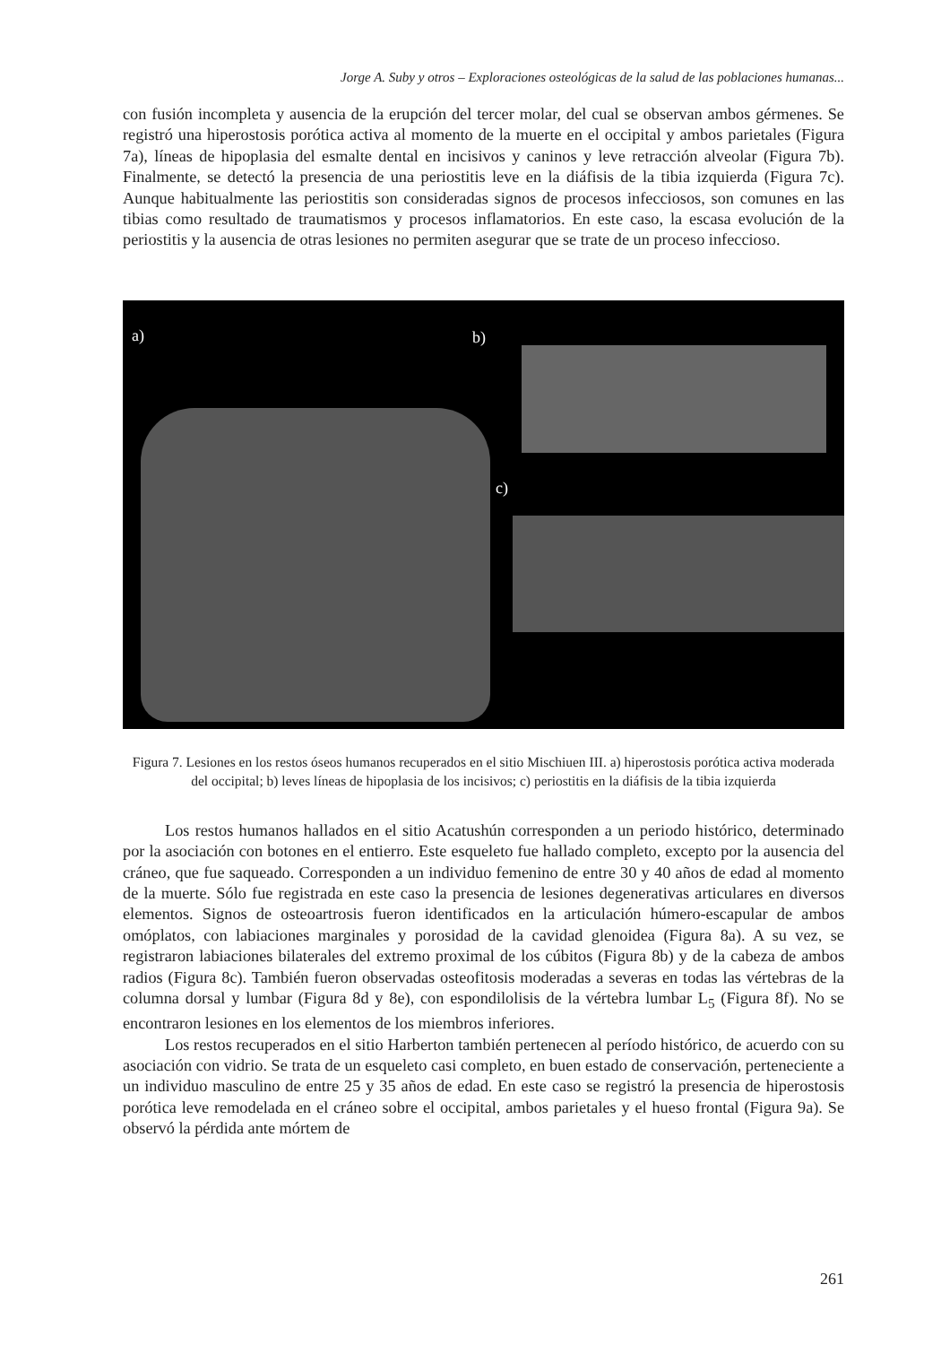Jorge A. Suby y otros – Exploraciones osteológicas de la salud de las poblaciones humanas...
con fusión incompleta y ausencia de la erupción del tercer molar, del cual se observan ambos gérmenes. Se registró una hiperostosis porótica activa al momento de la muerte en el occipital y ambos parietales (Figura 7a), líneas de hipoplasia del esmalte dental en incisivos y caninos y leve retracción alveolar (Figura 7b). Finalmente, se detectó la presencia de una periostitis leve en la diáfisis de la tibia izquierda (Figura 7c). Aunque habitualmente las periostitis son consideradas signos de procesos infecciosos, son comunes en las tibias como resultado de traumatismos y procesos inflamatorios. En este caso, la escasa evolución de la periostitis y la ausencia de otras lesiones no permiten asegurar que se trate de un proceso infeccioso.
a) b)
c)
Figura 7. Lesiones en los restos óseos humanos recuperados en el sitio Mischiuen III. a) hiperostosis porótica activa moderada del occipital; b) leves líneas de hipoplasia de los incisivos; c) periostitis en la diáfisis de la tibia izquierda
Los restos humanos hallados en el sitio Acatushún corresponden a un periodo histórico, determinado por la asociación con botones en el entierro. Este esqueleto fue hallado completo, excepto por la ausencia del cráneo, que fue saqueado. Corresponden a un individuo femenino de entre 30 y 40 años de edad al momento de la muerte. Sólo fue registrada en este caso la presencia de lesiones degenerativas articulares en diversos elementos. Signos de osteoartrosis fueron identificados en la articulación húmero-escapular de ambos omóplatos, con labiaciones marginales y porosidad de la cavidad glenoidea (Figura 8a). A su vez, se registraron labiaciones bilaterales del extremo proximal de los cúbitos (Figura 8b) y de la cabeza de ambos radios (Figura 8c). También fueron observadas osteofitosis moderadas a severas en todas las vértebras de la columna dorsal y lumbar (Figura 8d y 8e), con espondilolisis de la vértebra lumbar L<sub>5</sub> (Figura 8f). No se encontraron lesiones en los elementos de los miembros inferiores.
Los restos recuperados en el sitio Harberton también pertenecen al período histórico, de acuerdo con su asociación con vidrio. Se trata de un esqueleto casi completo, en buen estado de conservación, perteneciente a un individuo masculino de entre 25 y 35 años de edad. En este caso se registró la presencia de hiperostosis porótica leve remodelada en el cráneo sobre el occipital, ambos parietales y el hueso frontal (Figura 9a). Se observó la pérdida ante mórtem de
261